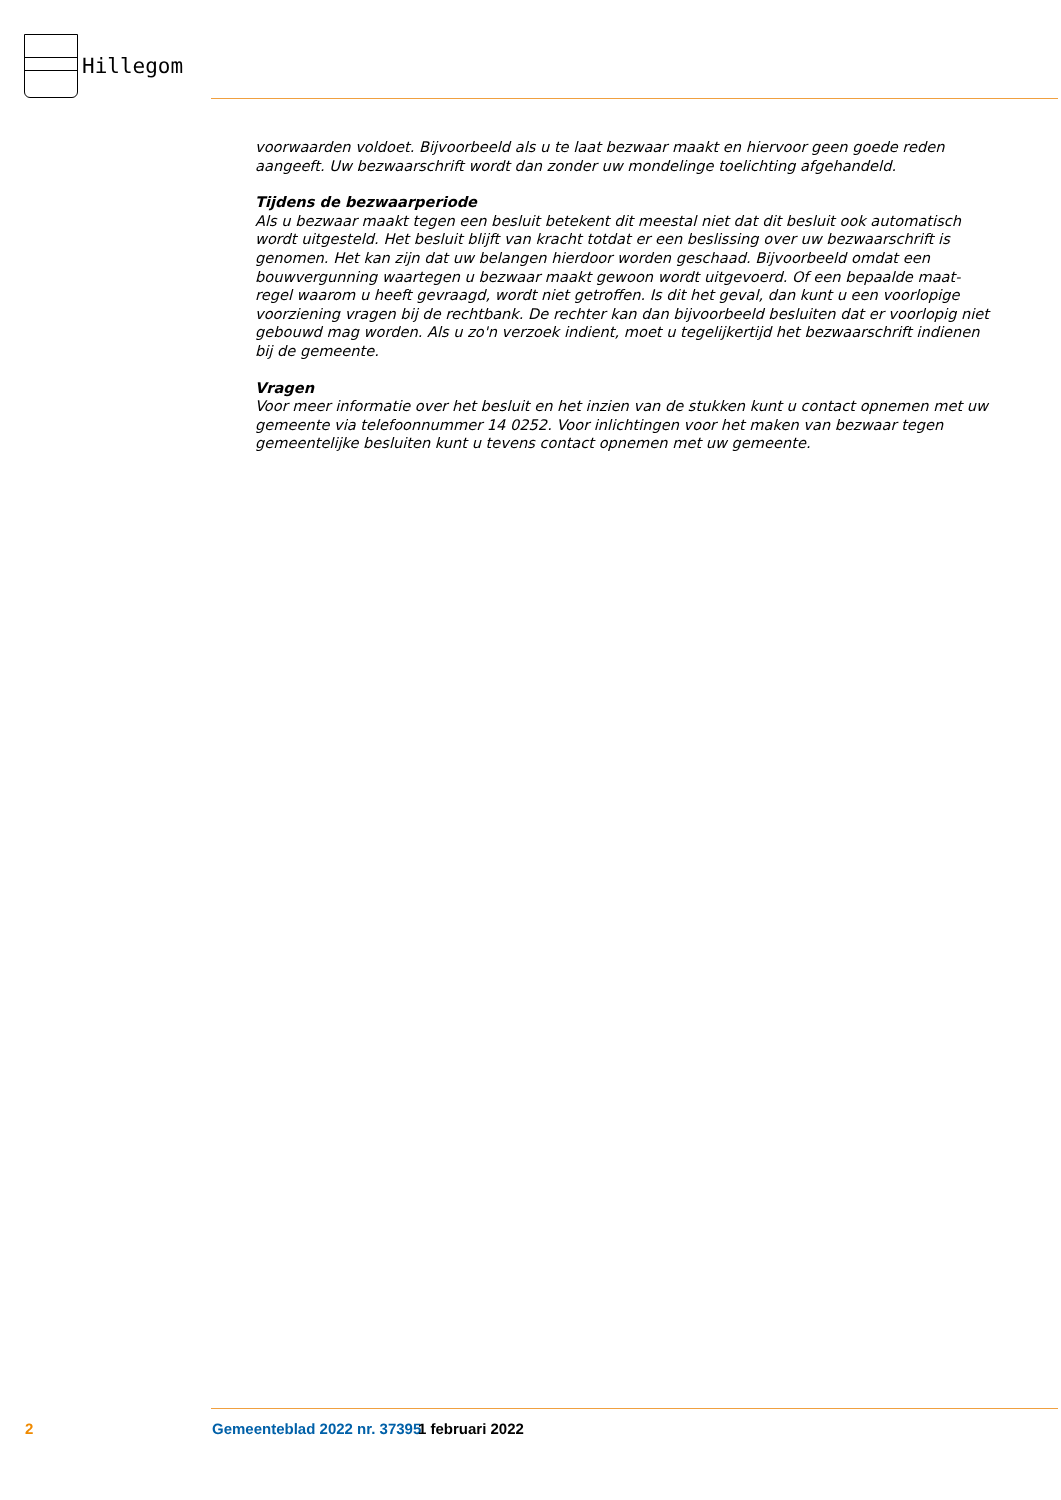Hillegom
voorwaarden voldoet. Bijvoorbeeld als u te laat bezwaar maakt en hiervoor geen goede reden aangeeft. Uw bezwaarschrift wordt dan zonder uw mondelinge toelichting afgehandeld.
Tijdens de bezwaarperiode
Als u bezwaar maakt tegen een besluit betekent dit meestal niet dat dit besluit ook automatisch wordt uitgesteld. Het besluit blijft van kracht totdat er een beslissing over uw bezwaarschrift is genomen. Het kan zijn dat uw belangen hierdoor worden geschaad. Bijvoorbeeld omdat een bouwvergunning waartegen u bezwaar maakt gewoon wordt uitgevoerd. Of een bepaalde maat-regel waarom u heeft gevraagd, wordt niet getroffen. Is dit het geval, dan kunt u een voorlopige voorziening vragen bij de rechtbank. De rechter kan dan bijvoorbeeld besluiten dat er voorlopig niet gebouwd mag worden. Als u zo'n verzoek indient, moet u tegelijkertijd het bezwaarschrift indienen bij de gemeente.
Vragen
Voor meer informatie over het besluit en het inzien van de stukken kunt u contact opnemen met uw gemeente via telefoonnummer 14 0252. Voor inlichtingen voor het maken van bezwaar tegen gemeentelijke besluiten kunt u tevens contact opnemen met uw gemeente.
2 Gemeenteblad 2022 nr. 37395 1 februari 2022